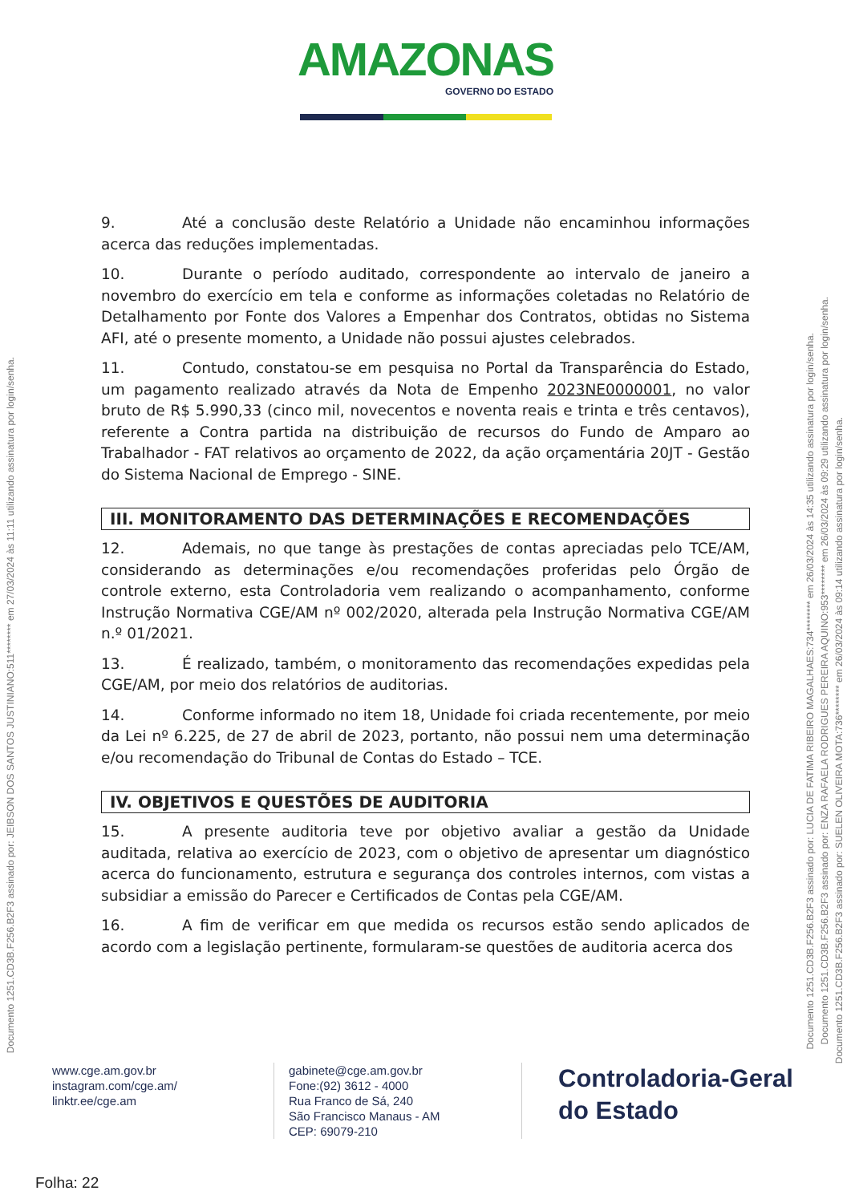AMAZONAS GOVERNO DO ESTADO
9. Até a conclusão deste Relatório a Unidade não encaminhou informações acerca das reduções implementadas.
10. Durante o período auditado, correspondente ao intervalo de janeiro a novembro do exercício em tela e conforme as informações coletadas no Relatório de Detalhamento por Fonte dos Valores a Empenhar dos Contratos, obtidas no Sistema AFI, até o presente momento, a Unidade não possui ajustes celebrados.
11. Contudo, constatou-se em pesquisa no Portal da Transparência do Estado, um pagamento realizado através da Nota de Empenho 2023NE0000001, no valor bruto de R$ 5.990,33 (cinco mil, novecentos e noventa reais e trinta e três centavos), referente a Contra partida na distribuição de recursos do Fundo de Amparo ao Trabalhador - FAT relativos ao orçamento de 2022, da ação orçamentária 20JT - Gestão do Sistema Nacional de Emprego - SINE.
III. MONITORAMENTO DAS DETERMINAÇÕES E RECOMENDAÇÕES
12. Ademais, no que tange às prestações de contas apreciadas pelo TCE/AM, considerando as determinações e/ou recomendações proferidas pelo Órgão de controle externo, esta Controladoria vem realizando o acompanhamento, conforme Instrução Normativa CGE/AM nº 002/2020, alterada pela Instrução Normativa CGE/AM n.º 01/2021.
13. É realizado, também, o monitoramento das recomendações expedidas pela CGE/AM, por meio dos relatórios de auditorias.
14. Conforme informado no item 18, Unidade foi criada recentemente, por meio da Lei nº 6.225, de 27 de abril de 2023, portanto, não possui nem uma determinação e/ou recomendação do Tribunal de Contas do Estado – TCE.
IV. OBJETIVOS E QUESTÕES DE AUDITORIA
15. A presente auditoria teve por objetivo avaliar a gestão da Unidade auditada, relativa ao exercício de 2023, com o objetivo de apresentar um diagnóstico acerca do funcionamento, estrutura e segurança dos controles internos, com vistas a subsidiar a emissão do Parecer e Certificados de Contas pela CGE/AM.
16. A fim de verificar em que medida os recursos estão sendo aplicados de acordo com a legislação pertinente, formularam-se questões de auditoria acerca dos
Documento 1251.CD3B.F256.B2F3 assinado por: JEIBSON DOS SANTOS JUSTINIANO:511******** em 27/03/2024 às 11:11 utilizando assinatura por login/senha.
Documento 1251.CD3B.F256.B2F3 assinado por: LUCIA DE FATIMA RIBEIRO MAGALHAES:734******** em 26/03/2024 às 14:35 utilizando assinatura por login/senha.
Documento 1251.CD3B.F256.B2F3 assinado por: ENZA RAFAELA RODRIGUES PEREIRA AQUINO:953******** em 26/03/2024 às 09:29 utilizando assinatura por login/senha.
Documento 1251.CD3B.F256.B2F3 assinado por: SUELEN OLIVEIRA MOTA:736******** em 26/03/2024 às 09:14 utilizando assinatura por login/senha.
www.cge.am.gov.br
instagram.com/cge.am/
linktr.ee/cge.am
gabinete@cge.am.gov.br
Fone:(92) 3612 - 4000
Rua Franco de Sá, 240
São Francisco Manaus - AM
CEP: 69079-210
Controladoria-Geral
do Estado
Folha: 22